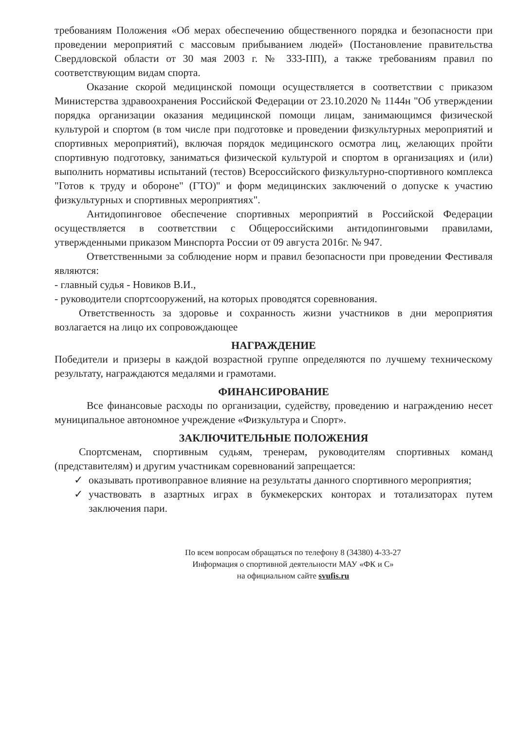требованиям Положения «Об мерах обеспечению общественного порядка и безопасности при проведении мероприятий с массовым прибыванием людей» (Постановление правительства Свердловской области от 30 мая 2003 г. № 333-ПП), а также требованиям правил по соответствующим видам спорта.
Оказание скорой медицинской помощи осуществляется в соответствии с приказом Министерства здравоохранения Российской Федерации от 23.10.2020 № 1144н "Об утверждении порядка организации оказания медицинской помощи лицам, занимающимся физической культурой и спортом (в том числе при подготовке и проведении физкультурных мероприятий и спортивных мероприятий), включая порядок медицинского осмотра лиц, желающих пройти спортивную подготовку, заниматься физической культурой и спортом в организациях и (или) выполнить нормативы испытаний (тестов) Всероссийского физкультурно-спортивного комплекса "Готов к труду и обороне" (ГТО)" и форм медицинских заключений о допуске к участию физкультурных и спортивных мероприятиях".
Антидопинговое обеспечение спортивных мероприятий в Российской Федерации осуществляется в соответствии с Общероссийскими антидопинговыми правилами, утвержденными приказом Минспорта России от 09 августа 2016г. № 947.
Ответственными за соблюдение норм и правил безопасности при проведении Фестиваля являются:
- главный судья - Новиков В.И.,
- руководители спортсооружений, на которых проводятся соревнования.
Ответственность за здоровье и сохранность жизни участников в дни мероприятия возлагается на лицо их сопровождающее
НАГРАЖДЕНИЕ
Победители и призеры в каждой возрастной группе определяются по лучшему техническому результату, награждаются медалями и грамотами.
ФИНАНСИРОВАНИЕ
Все финансовые расходы по организации, судейству, проведению и награждению несет муниципальное автономное учреждение «Физкультура и Спорт».
ЗАКЛЮЧИТЕЛЬНЫЕ ПОЛОЖЕНИЯ
Спортсменам, спортивным судьям, тренерам, руководителям спортивных команд (представителям) и другим участникам соревнований запрещается:
✓ оказывать противоправное влияние на результаты данного спортивного мероприятия;
✓ участвовать в азартных играх в букмекерских конторах и тотализаторах путем заключения пари.
По всем вопросам обращаться по телефону 8 (34380) 4-33-27
Информация о спортивной деятельности МАУ «ФК и С»
на официальном сайте svufis.ru